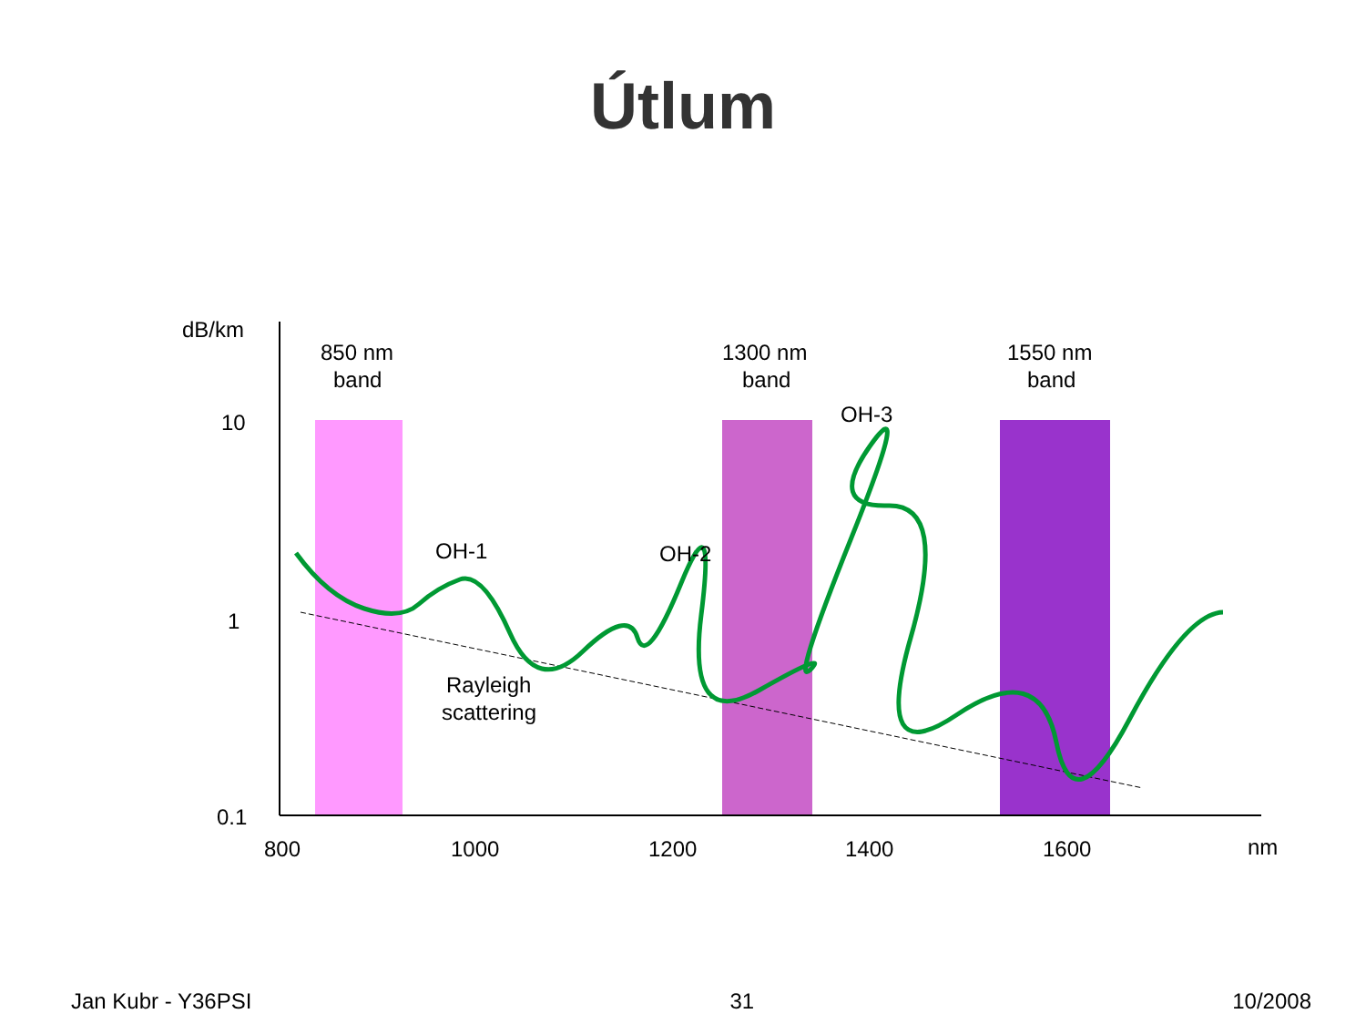Útlum
dB/km
10
1
0.1
800
1000
1200
1400
1600
nm
850 nm
band
1300 nm
band
1550 nm
band
OH-1
OH-2
OH-3
Rayleigh
scattering
Jan Kubr - Y36PSI 31 10/2008